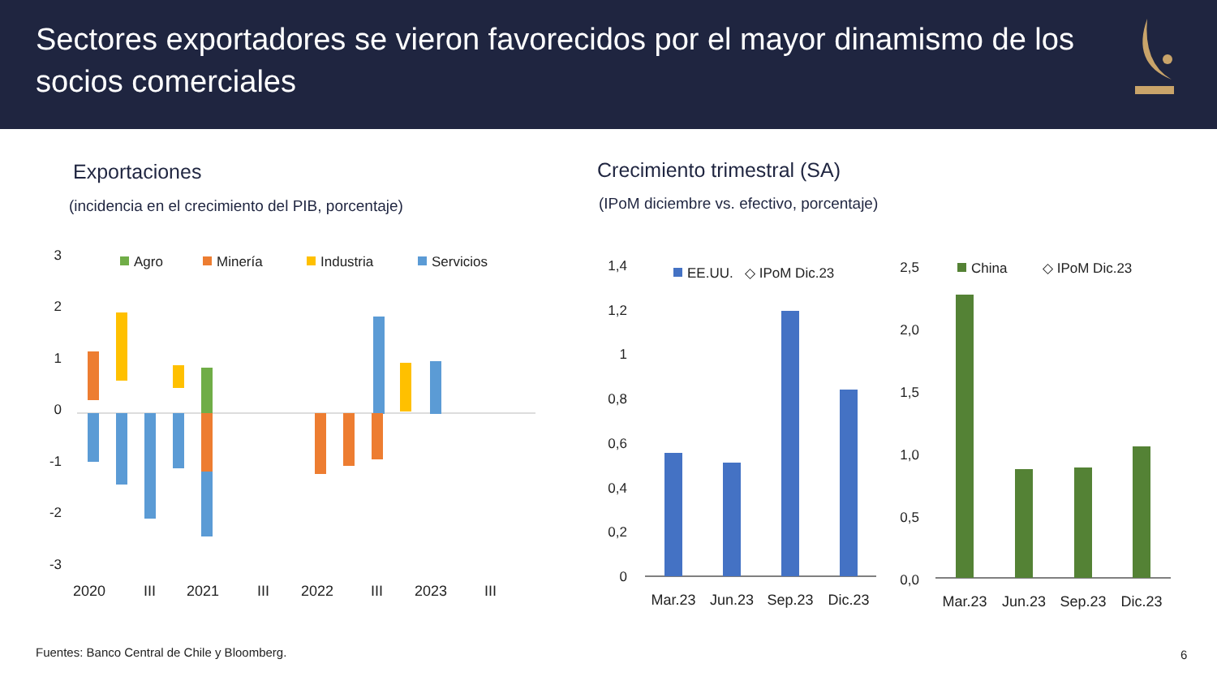Sectores exportadores se vieron favorecidos por el mayor dinamismo de los socios comerciales
Exportaciones
(incidencia en el crecimiento del PIB, porcentaje)
Crecimiento trimestral (SA)
(IPoM diciembre vs. efectivo, porcentaje)
3
2
1
0
-1
-2
-3
Agro
Minería
Industria
Servicios
2020
III
2021
III
2022
III
2023
III
1,4
1,2
1
0,8
0,6
0,4
0,2
0
EE.UU.
◇ IPoM Dic.23
Mar.23
Jun.23
Sep.23
Dic.23
2,5
2,0
1,5
1,0
0,5
0,0
China
◇ IPoM Dic.23
Mar.23
Jun.23
Sep.23
Dic.23
Fuentes: Banco Central de Chile y Bloomberg.
6